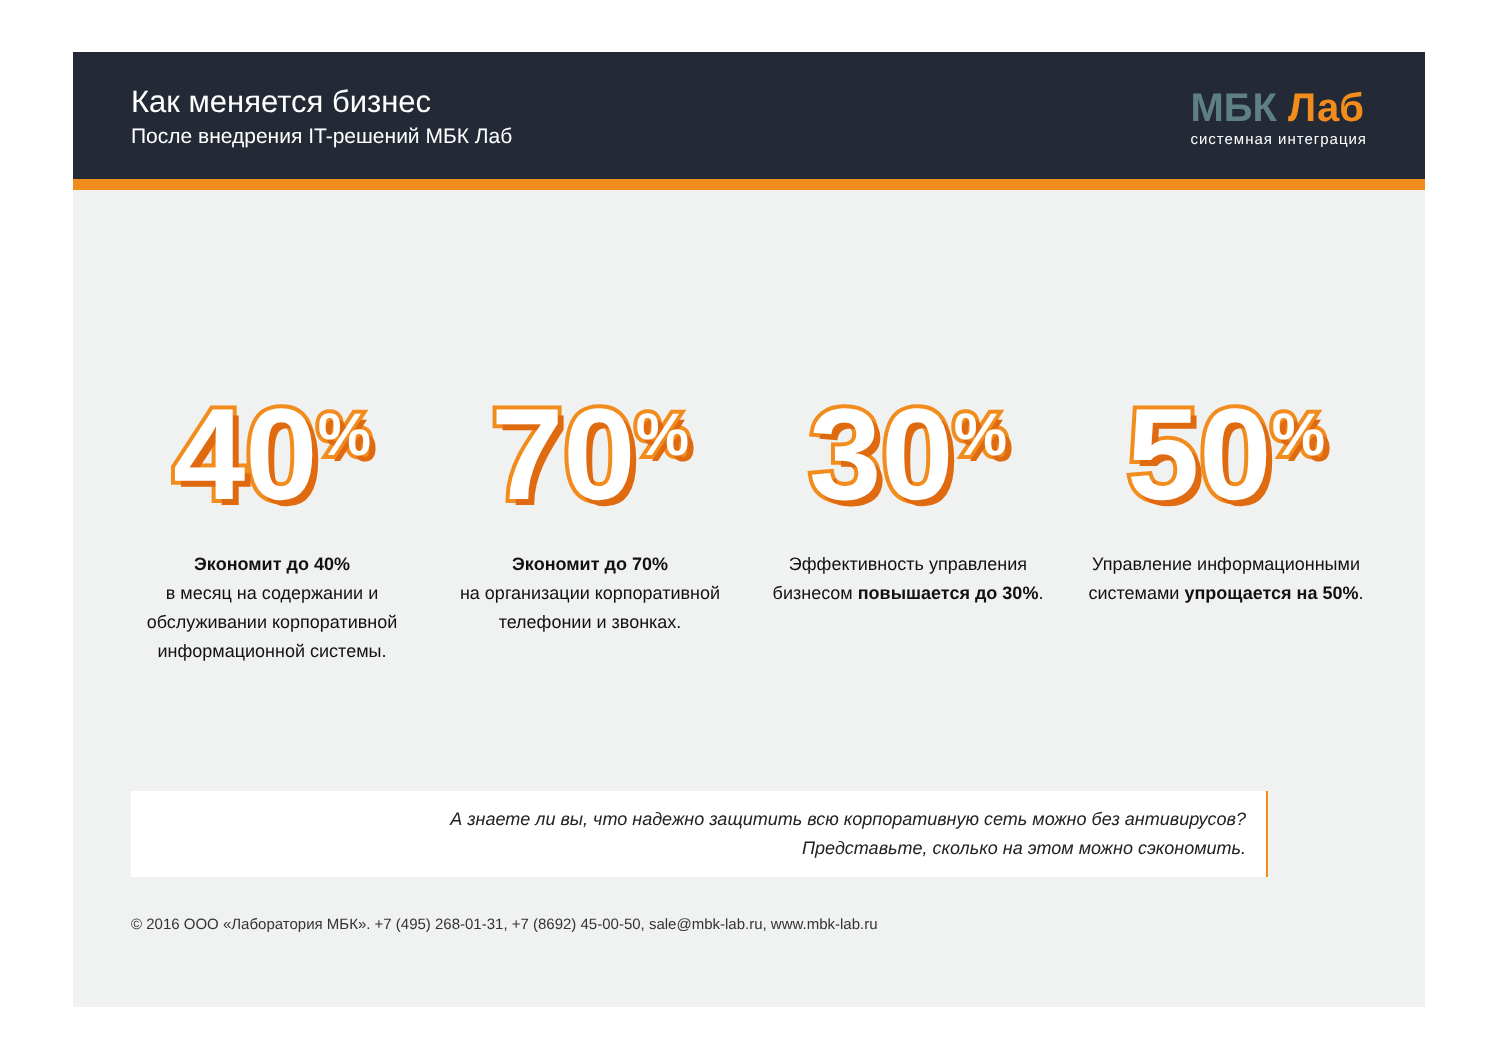Как меняется бизнес
После внедрения IT-решений МБК Лаб
МБК Лаб
системная интеграция
40<sup>%</sup>
Экономит до 40%
в месяц на содержании и обслуживании корпоративной информационной системы.
70<sup>%</sup>
Экономит до 70%
на организации корпоративной телефонии и звонках.
30<sup>%</sup>
Эффективность управления бизнесом повышается до 30%.
50<sup>%</sup>
Управление информационными системами упрощается на 50%.
А знаете ли вы, что надежно защитить всю корпоративную сеть можно без антивирусов?
Представьте, сколько на этом можно сэкономить.
© 2016 ООО «Лаборатория МБК». +7 (495) 268-01-31, +7 (8692) 45-00-50, sale@mbk-lab.ru, www.mbk-lab.ru